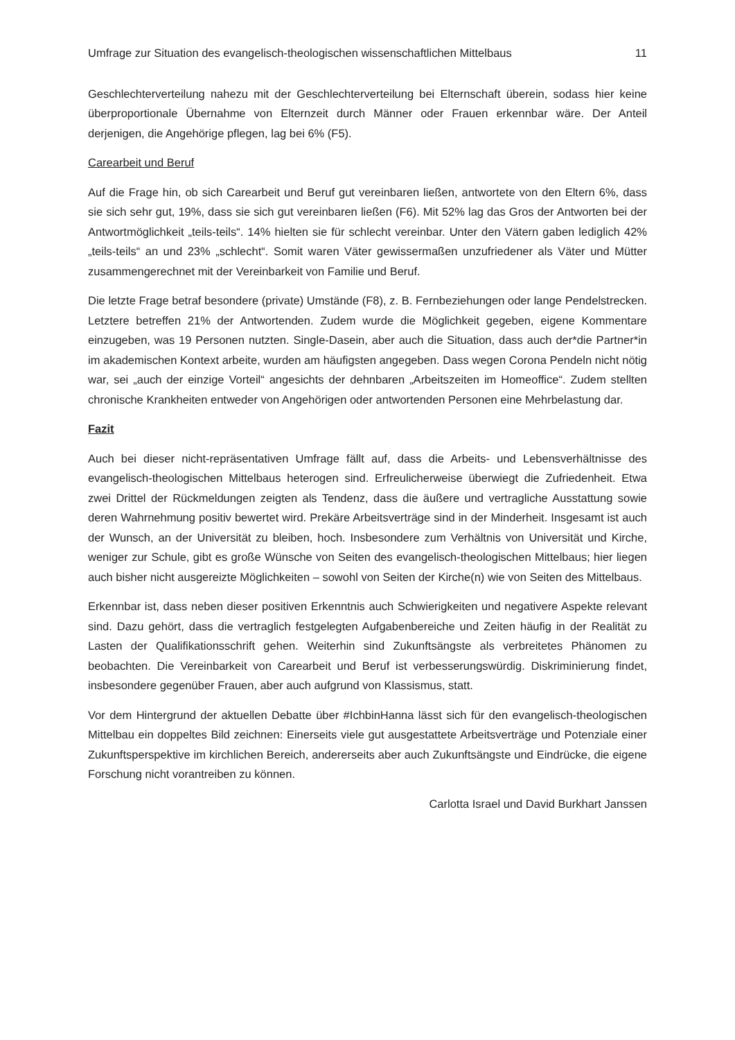Umfrage zur Situation des evangelisch-theologischen wissenschaftlichen Mittelbaus 11
Geschlechterverteilung nahezu mit der Geschlechterverteilung bei Elternschaft überein, sodass hier keine überproportionale Übernahme von Elternzeit durch Männer oder Frauen erkennbar wäre. Der Anteil derjenigen, die Angehörige pflegen, lag bei 6% (F5).
Carearbeit und Beruf
Auf die Frage hin, ob sich Carearbeit und Beruf gut vereinbaren ließen, antwortete von den Eltern 6%, dass sie sich sehr gut, 19%, dass sie sich gut vereinbaren ließen (F6). Mit 52% lag das Gros der Antworten bei der Antwortmöglichkeit „teils-teils“. 14% hielten sie für schlecht vereinbar. Unter den Vätern gaben lediglich 42% „teils-teils“ an und 23% „schlecht“. Somit waren Väter gewissermaßen unzufriedener als Väter und Mütter zusammengerechnet mit der Vereinbarkeit von Familie und Beruf.
Die letzte Frage betraf besondere (private) Umstände (F8), z. B. Fernbeziehungen oder lange Pendelstrecken. Letztere betreffen 21% der Antwortenden. Zudem wurde die Möglichkeit gegeben, eigene Kommentare einzugeben, was 19 Personen nutzten. Single-Dasein, aber auch die Situation, dass auch der*die Partner*in im akademischen Kontext arbeite, wurden am häufigsten angegeben. Dass wegen Corona Pendeln nicht nötig war, sei „auch der einzige Vorteil“ angesichts der dehnbaren „Arbeitszeiten im Homeoffice“. Zudem stellten chronische Krankheiten entweder von Angehörigen oder antwortenden Personen eine Mehrbelastung dar.
Fazit
Auch bei dieser nicht-repräsentativen Umfrage fällt auf, dass die Arbeits- und Lebensverhältnisse des evangelisch-theologischen Mittelbaus heterogen sind. Erfreulicherweise überwiegt die Zufriedenheit. Etwa zwei Drittel der Rückmeldungen zeigten als Tendenz, dass die äußere und vertragliche Ausstattung sowie deren Wahrnehmung positiv bewertet wird. Prekäre Arbeitsverträge sind in der Minderheit. Insgesamt ist auch der Wunsch, an der Universität zu bleiben, hoch. Insbesondere zum Verhältnis von Universität und Kirche, weniger zur Schule, gibt es große Wünsche von Seiten des evangelisch-theologischen Mittelbaus; hier liegen auch bisher nicht ausgereizte Möglichkeiten – sowohl von Seiten der Kirche(n) wie von Seiten des Mittelbaus.
Erkennbar ist, dass neben dieser positiven Erkenntnis auch Schwierigkeiten und negativere Aspekte relevant sind. Dazu gehört, dass die vertraglich festgelegten Aufgabenbereiche und Zeiten häufig in der Realität zu Lasten der Qualifikationsschrift gehen. Weiterhin sind Zukunftsängste als verbreitetes Phänomen zu beobachten. Die Vereinbarkeit von Carearbeit und Beruf ist verbesserungswürdig. Diskriminierung findet, insbesondere gegenüber Frauen, aber auch aufgrund von Klassismus, statt.
Vor dem Hintergrund der aktuellen Debatte über #IchbinHanna lässt sich für den evangelisch-theologischen Mittelbau ein doppeltes Bild zeichnen: Einerseits viele gut ausgestattete Arbeitsverträge und Potenziale einer Zukunftsperspektive im kirchlichen Bereich, andererseits aber auch Zukunftsängste und Eindrücke, die eigene Forschung nicht vorantreiben zu können.
Carlotta Israel und David Burkhart Janssen